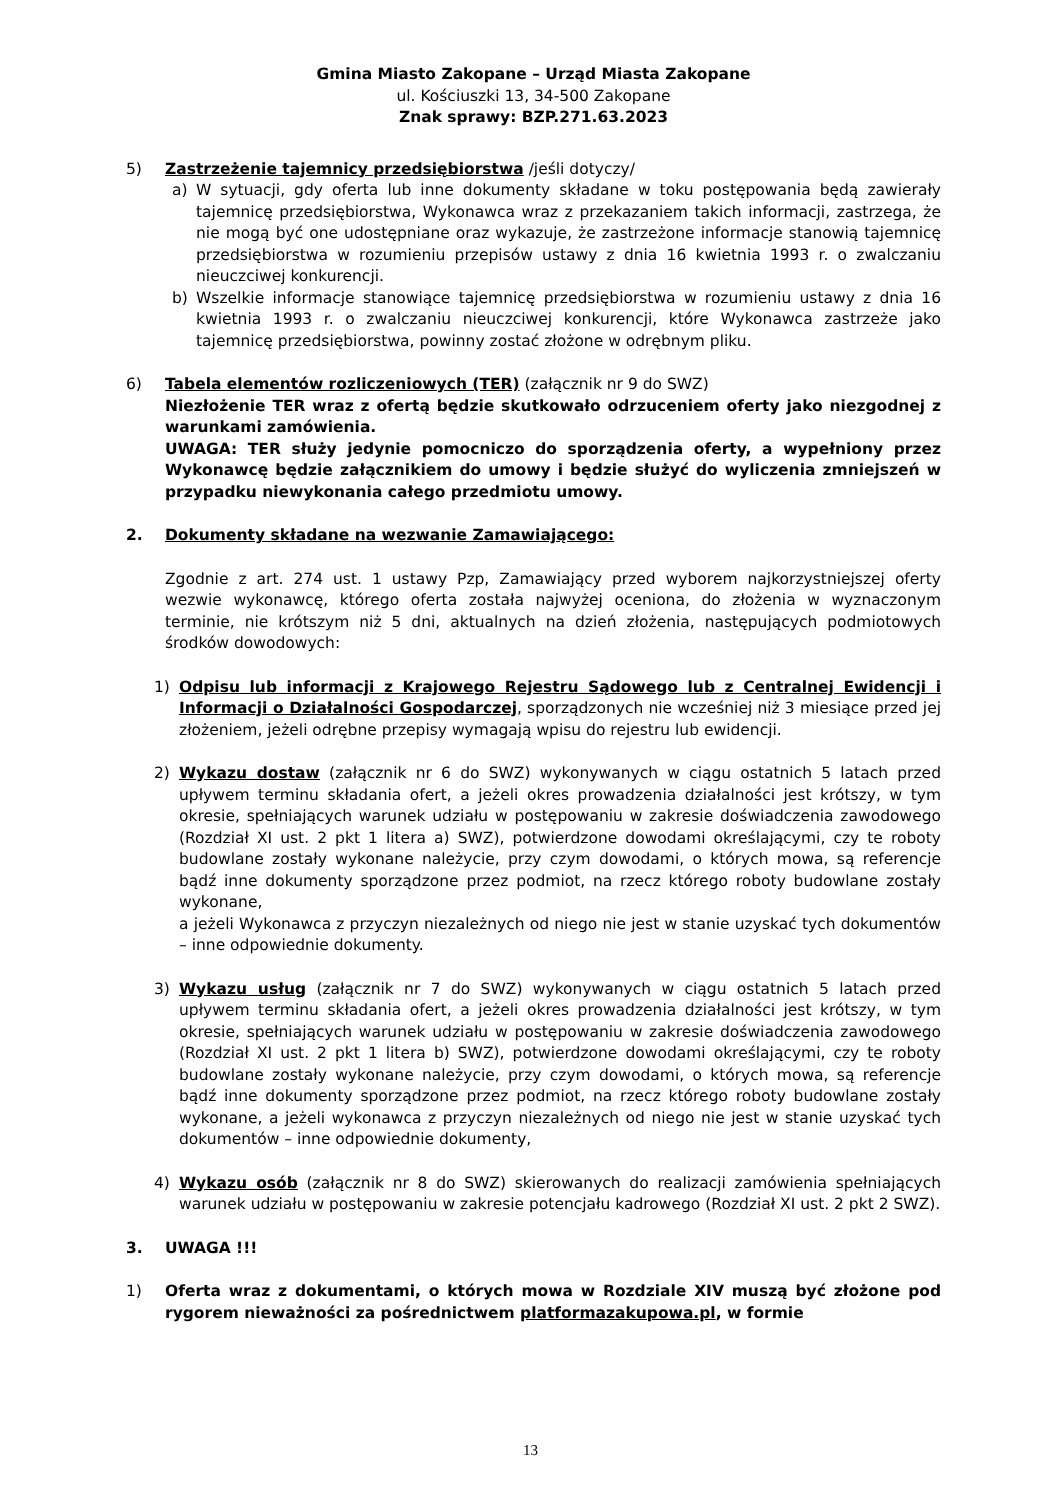Gmina Miasto Zakopane – Urząd Miasta Zakopane
ul. Kościuszki 13, 34-500 Zakopane
Znak sprawy: BZP.271.63.2023
5) Zastrzeżenie tajemnicy przedsiębiorstwa /jeśli dotyczy/
a) W sytuacji, gdy oferta lub inne dokumenty składane w toku postępowania będą zawierały tajemnicę przedsiębiorstwa, Wykonawca wraz z przekazaniem takich informacji, zastrzega, że nie mogą być one udostępniane oraz wykazuje, że zastrzeżone informacje stanowią tajemnicę przedsiębiorstwa w rozumieniu przepisów ustawy z dnia 16 kwietnia 1993 r. o zwalczaniu nieuczciwej konkurencji.
b) Wszelkie informacje stanowiące tajemnicę przedsiębiorstwa w rozumieniu ustawy z dnia 16 kwietnia 1993 r. o zwalczaniu nieuczciwej konkurencji, które Wykonawca zastrzeże jako tajemnicę przedsiębiorstwa, powinny zostać złożone w odrębnym pliku.
6) Tabela elementów rozliczeniowych (TER) (załącznik nr 9 do SWZ)
Niezłożenie TER wraz z ofertą będzie skutkowało odrzuceniem oferty jako niezgodnej z warunkami zamówienia.
UWAGA: TER służy jedynie pomocniczo do sporządzenia oferty, a wypełniony przez Wykonawcę będzie załącznikiem do umowy i będzie służyć do wyliczenia zmniejszeń w przypadku niewykonania całego przedmiotu umowy.
2. Dokumenty składane na wezwanie Zamawiającego:
Zgodnie z art. 274 ust. 1 ustawy Pzp, Zamawiający przed wyborem najkorzystniejszej oferty wezwie wykonawcę, którego oferta została najwyżej oceniona, do złożenia w wyznaczonym terminie, nie krótszym niż 5 dni, aktualnych na dzień złożenia, następujących podmiotowych środków dowodowych:
1) Odpisu lub informacji z Krajowego Rejestru Sądowego lub z Centralnej Ewidencji i Informacji o Działalności Gospodarczej, sporządzonych nie wcześniej niż 3 miesiące przed jej złożeniem, jeżeli odrębne przepisy wymagają wpisu do rejestru lub ewidencji.
2) Wykazu dostaw (załącznik nr 6 do SWZ) wykonywanych w ciągu ostatnich 5 latach przed upływem terminu składania ofert, a jeżeli okres prowadzenia działalności jest krótszy, w tym okresie, spełniających warunek udziału w postępowaniu w zakresie doświadczenia zawodowego (Rozdział XI ust. 2 pkt 1 litera a) SWZ), potwierdzone dowodami określającymi, czy te roboty budowlane zostały wykonane należycie, przy czym dowodami, o których mowa, są referencje bądź inne dokumenty sporządzone przez podmiot, na rzecz którego roboty budowlane zostały wykonane,
a jeżeli Wykonawca z przyczyn niezależnych od niego nie jest w stanie uzyskać tych dokumentów – inne odpowiednie dokumenty.
3) Wykazu usług (załącznik nr 7 do SWZ) wykonywanych w ciągu ostatnich 5 latach przed upływem terminu składania ofert, a jeżeli okres prowadzenia działalności jest krótszy, w tym okresie, spełniających warunek udziału w postępowaniu w zakresie doświadczenia zawodowego (Rozdział XI ust. 2 pkt 1 litera b) SWZ), potwierdzone dowodami określającymi, czy te roboty budowlane zostały wykonane należycie, przy czym dowodami, o których mowa, są referencje bądź inne dokumenty sporządzone przez podmiot, na rzecz którego roboty budowlane zostały wykonane, a jeżeli wykonawca z przyczyn niezależnych od niego nie jest w stanie uzyskać tych dokumentów – inne odpowiednie dokumenty,
4) Wykazu osób (załącznik nr 8 do SWZ) skierowanych do realizacji zamówienia spełniających warunek udziału w postępowaniu w zakresie potencjału kadrowego (Rozdział XI ust. 2 pkt 2 SWZ).
3. UWAGA !!!
1) Oferta wraz z dokumentami, o których mowa w Rozdziale XIV muszą być złożone pod rygorem nieważności za pośrednictwem platformazakupowa.pl, w formie
13